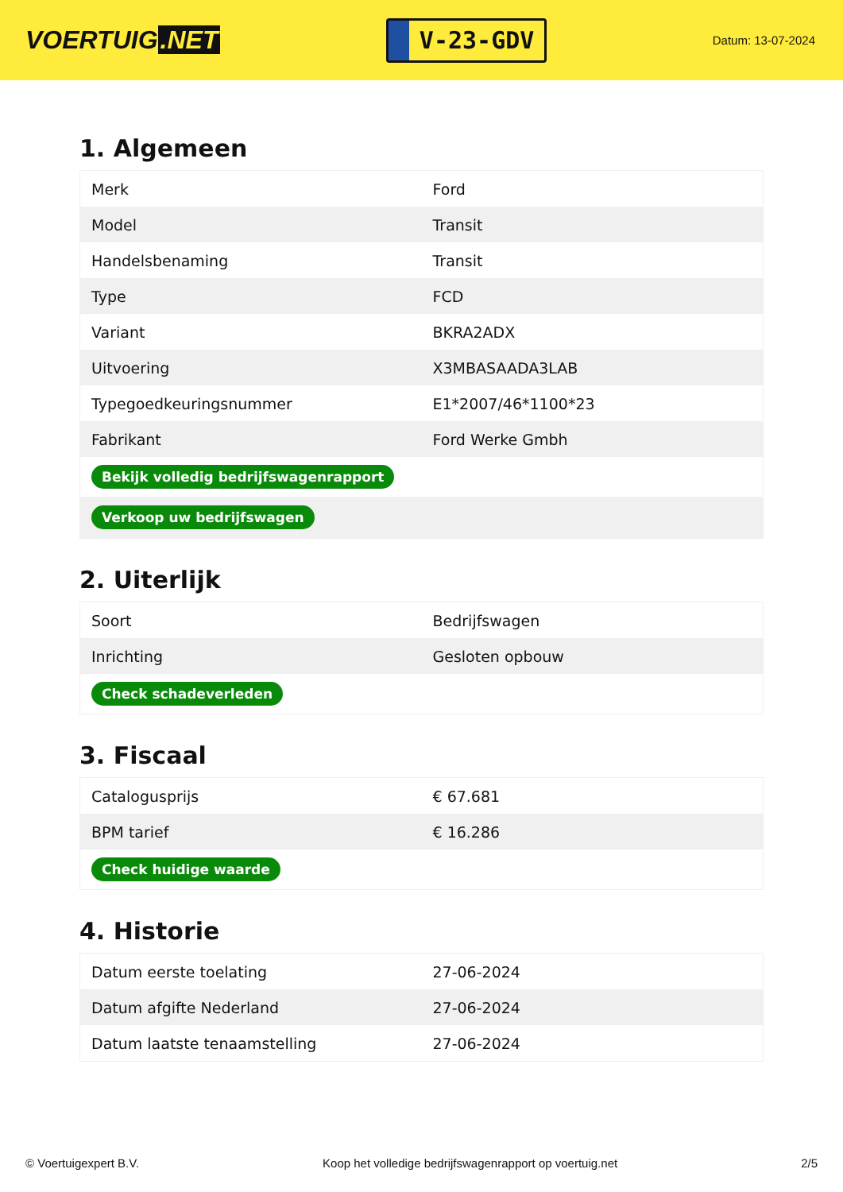VOERTUIG.NET
V-23-GDV
Datum: 13-07-2024
1. Algemeen
| Merk | Ford |
| Model | Transit |
| Handelsbenaming | Transit |
| Type | FCD |
| Variant | BKRA2ADX |
| Uitvoering | X3MBASAADA3LAB |
| Typegoedkeuringsnummer | E1*2007/46*1100*23 |
| Fabrikant | Ford Werke Gmbh |
| Bekijk volledig bedrijfswagenrapport | |
| Verkoop uw bedrijfswagen | |
2. Uiterlijk
| Soort | Bedrijfswagen |
| Inrichting | Gesloten opbouw |
| Check schadeverleden | |
3. Fiscaal
| Catalogusprijs | € 67.681 |
| BPM tarief | € 16.286 |
| Check huidige waarde | |
4. Historie
| Datum eerste toelating | 27-06-2024 |
| Datum afgifte Nederland | 27-06-2024 |
| Datum laatste tenaamstelling | 27-06-2024 |
© Voertuigexpert B.V. Koop het volledige bedrijfswagenrapport op voertuig.net 2/5